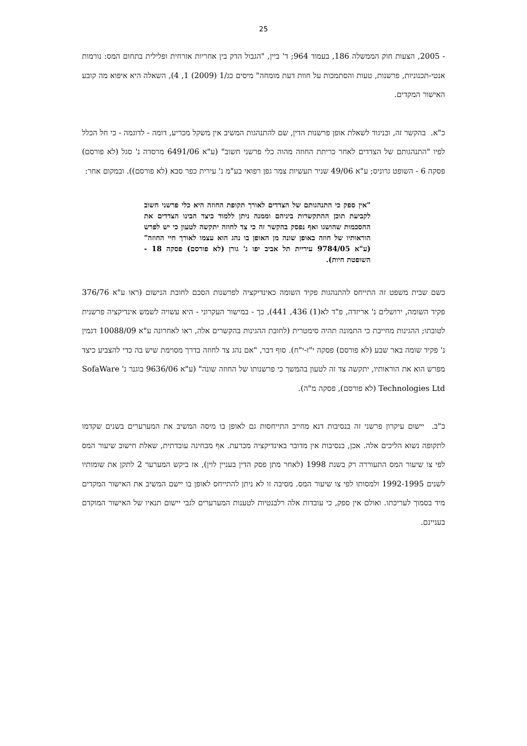25
- 2005, הצעות חוק הממשלה 186, בעמוד 964; ד' ביין, "הגבול הדק בין אחריות אזרחית ופלילית בתחום המס: נורמות אנטי-תכנוניות, פרשנות, טעות והסתמכות על חוות דעת מומחה" מיסים כג/1 (2009) 1, 4), השאלה היא איפוא מה קובע האישור המקדים.
כ"א. בהקשר זה, ובניגוד לשאלת אופן פרשנות הדין, שם להתנהגות המשיב אין משקל מכריע, דומה - לדוגמה - כי חל הכלל לפיו "התנהגותם של הצדדים לאחר כריתת החוזה מהוה כלי פרשני חשוב" (ע"א 6491/06 מרסדה נ' סגל (לא פורסם) פסקה 6 - השופט גרוניס; ע"א 49/06 שניר תעשיות צמר גפן רפואי בע"מ נ' עירית כפר סבא (לא פורסם)). ובמקום אחר:
"אין ספק כי התנהגותם של הצדדים לאורך תקופת החוזה היא כלי פרשני חשוב לקביעת תוכן ההתקשרות ביניהם וממנה ניתן ללמוד כיצד הבינו הצדדים את ההסכמות שהושגו ואף נפסק בהקשר זה כי צד לחוזה יתקשה לטעון כי יש לפרש הוראותיו של חוזה באופן שונה מן האופן בו נהג הוא עצמו לאורך חיי החוזה" (ע"א 9784/05 עיריית תל אביב יפו נ' גורן (לא פורסם) פסקה 18 - השופטת חיות).
כשם שבית משפט זה התייחס להתנהגות פקיד השומה כאינדיקציה לפרשנות הסכם לחובת הנישום (ראו ע"א 376/76 פקיד השומה, ירושלים נ' אריזדה, פ"ד לא(1) 436, 441), כך - במישור העקרוני - היא עשויה לשמש אינדיקציה פרשנית לטובתו; ההגינות מחייבת כי התמונה תהיה סימטרית (לחובת ההגינות בהקשרים אלה, ראו לאחרונה ע"א 10088/09 דגמין נ' פקיד שומה באר שבע (לא פורסם) פסקה י"ז-י"ח). סוף דבר, "אם נהג צד לחוזה בדרך מסוימת שיש בה כדי להצביע כיצד מפרש הוא את הוראותיו, יתקשה צד זה לטעון בהמשך כי פרשנותו של החוזה שונה" (ע"א 9636/06 בוגנר נ' SofaWare Technologies Ltd (לא פורסם), פסקה מ"ה).
כ"ב. יישום עיקרון פרשני זה בנסיבות דנא מחייב התייחסות גם לאופן בו מיסה המשיב את המערערים בשנים שקדמו לתקופה נשוא הליכים אלה. אכן, בנסיבות אין מדובר באינדיקציה מכרעת. אף מבחינה עובדתית, שאלת חישוב שיעור המס לפי צו שיעור המס התעוררה רק בשנת 1998 (לאחר מתן פסק הדין בעניין לוין), אז ביקש המערער 2 לתקן את שומותיו לשנים 1992-1995 ולמסותו לפי צו שיעור המס. מסיבה זו לא ניתן להתייחס לאופן בו יישם המשיב את האישור המקדים מיד בסמוך לעריכתו. ואולם אין ספק, כי עובדות אלה רלבנטיות לטענות המערערים לגבי יישום תנאיו של האישור המוקדם בעניינם.